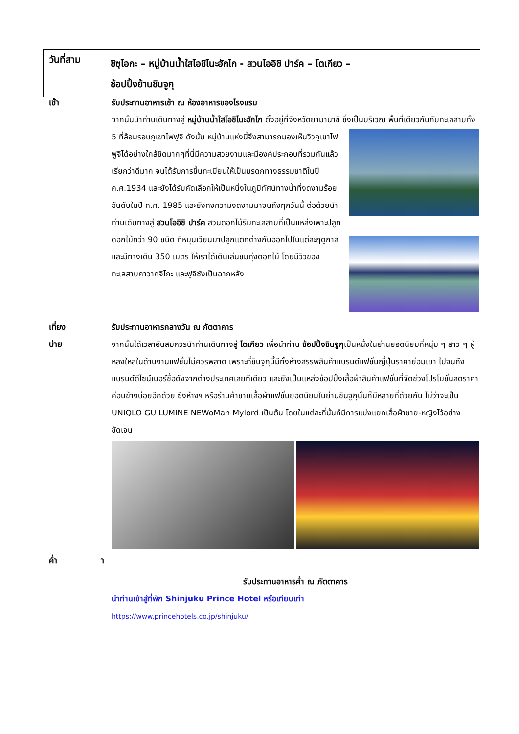วันที่สาม
ชิซุโอกะ – หมู่บ้านน้ำใสโอชิโนะฮักไก - สวนโออิชิ ปาร์ค – โตเกียว –
ช้อปปิ้งย้านชินจูกุ
เช้า รับประทานอาหารเช้า ณ ห้องอาหารของโรงแรม
จากนั้นนำท่านเดินทางสู่ หมู่บ้านน้ำใสโอชิโนะฮักไก ตั้งอยู่ที่จังหวัดยามานาชิ ซึ่งเป็นบริเวณ
พื้นที่เดียวกันกับทะเลสาบทั้ง 5 ที่ล้อมรอบภูเขาไฟฟูจิ ดังนั้น หมู่บ้านแห่งนี้จึงสามารถมองเห็นวิวภูเขาไฟฟูจิได้อย่างใกล้ชิดมากๆที่นี่มีความสวยงามและมีองค์ประกอบที่รวมกันแล้วเรียกว่าดีมาก จนได้รับการขึ้นทะเบียนให้เป็นมรดกทางธรรมชาติในปี ค.ศ.1934 และยังได้รับคัดเลือกให้เป็นหนึ่งในภูมิทัศน์ทางน้ำที่งดงามร้อยอันดับในปี ค.ศ. 1985 และยังคงความงดงามมาจนถึงทุกวันนี้ ต่อด้วยนำท่านเดินทางสู่ สวนโออิชิ ปาร์ค สวนดอกไม้ริมทะเลสาบที่เป็นแหล่งเพาะปลูกดอกไม้กว่า 90 ชนิด ที่หมุนเวียนมาปลูกแตกต่างกันออกไปในแต่ละฤดูกาล และมีทางเดิน 350 เมตร ให้เราได้เดินเล่นชมทุ่งดอกไม้ โดยมีวิวของทะเลสาบคาวากุจิโกะ และฟูจิซังเป็นฉากหลัง
เที่ยง รับประทานอาหารกลางวัน ณ ภัตตาคาร
บ่าย จากนั้นได้เวลาอันสมควรนำท่านเดินทางสู่ โตเกียว เพื่อนำท่าน ช้อปปิ้งชินจูกุเป็นหนึ่งในย่านยอดนิยมที่หนุ่ม ๆ สาว ๆ ผู้หลงใหลในด้านงานแฟชั่นไม่ควรพลาด เพราะที่ชินจูกุนี้มีทั้งห้างสรรพสินค้าแบรนด์แฟชั่นญี่ปุ่นราคาย่อมเยา ไปจนถึงแบรนด์ดีไซน์เนอร์ชื่อดังจากต่างประเทศเลยทีเดียว และยังเป็นแหล่งช้อปปิ้งเสื้อผ้าสินค้าแฟชั่นที่จัดช่วงโปรโมชั่นลดราคาค่อนข้างบ่อยอีกด้วย ซึ่งห้างฯ หรือร้านค้าขายเสื้อผ้าแฟชั่นยอดนิยมในย่านชินจูกุนั้นก็มีหลายที่ด้วยกัน ไม่ว่าจะเป็น UNIQLO GU LUMINE NEWoMan Mylord เป็นต้น โดยในแต่ละที่นั้นก็มีการแบ่งแยกเสื้อผ้าชาย-หญิงไว้อย่างชัดเจน
ค่ำ า
รับประทานอาหารค่ำ ณ ภัตตาคาร
นำท่านเข้าสู่ที่พัก Shinjuku Prince Hotel หรือเทียบเท่า
https://www.princehotels.co.jp/shinjuku/